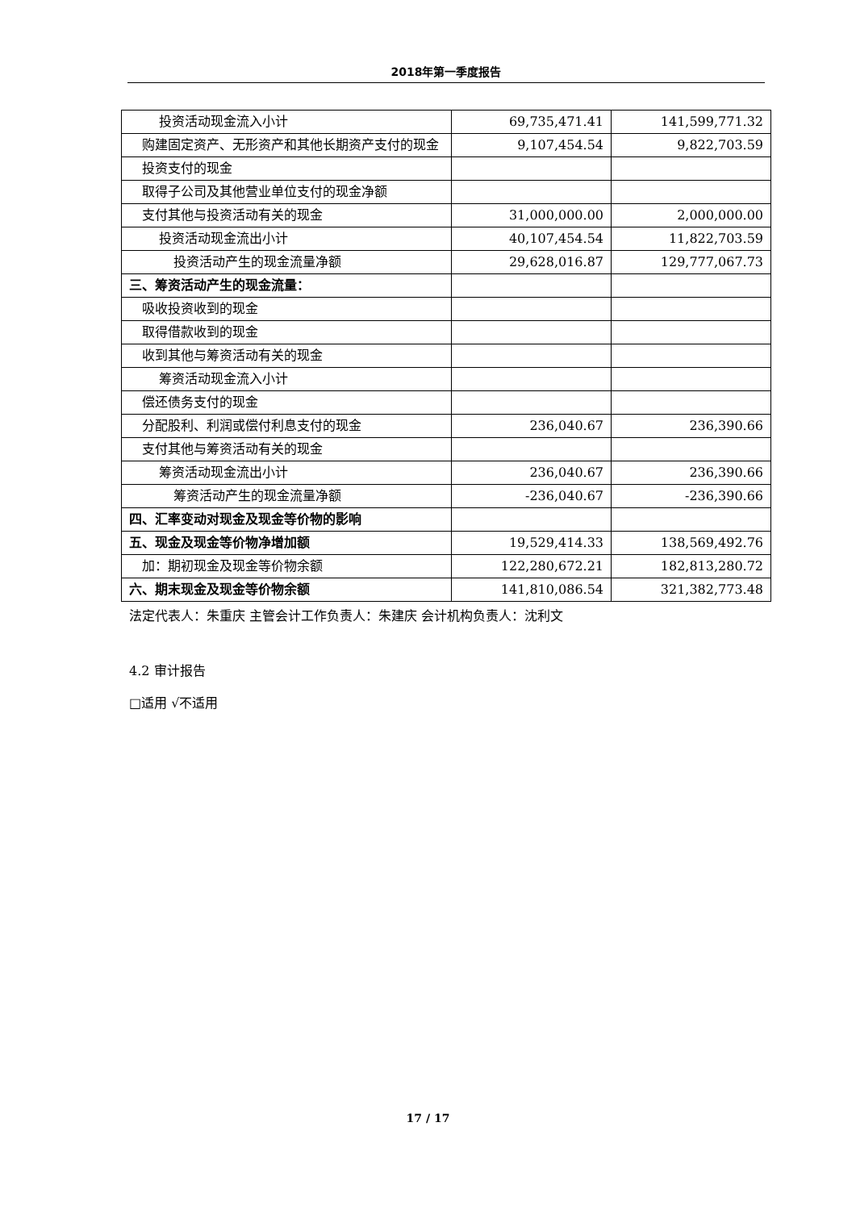2018年第一季度报告
| 投资活动现金流入小计 | 69,735,471.41 | 141,599,771.32 |
| 购建固定资产、无形资产和其他长期资产支付的现金 | 9,107,454.54 | 9,822,703.59 |
| 投资支付的现金 | | |
| 取得子公司及其他营业单位支付的现金净额 | | |
| 支付其他与投资活动有关的现金 | 31,000,000.00 | 2,000,000.00 |
| 投资活动现金流出小计 | 40,107,454.54 | 11,822,703.59 |
| 投资活动产生的现金流量净额 | 29,628,016.87 | 129,777,067.73 |
| 三、筹资活动产生的现金流量： | | |
| 吸收投资收到的现金 | | |
| 取得借款收到的现金 | | |
| 收到其他与筹资活动有关的现金 | | |
| 筹资活动现金流入小计 | | |
| 偿还债务支付的现金 | | |
| 分配股利、利润或偿付利息支付的现金 | 236,040.67 | 236,390.66 |
| 支付其他与筹资活动有关的现金 | | |
| 筹资活动现金流出小计 | 236,040.67 | 236,390.66 |
| 筹资活动产生的现金流量净额 | -236,040.67 | -236,390.66 |
| 四、汇率变动对现金及现金等价物的影响 | | |
| 五、现金及现金等价物净增加额 | 19,529,414.33 | 138,569,492.76 |
| 加：期初现金及现金等价物余额 | 122,280,672.21 | 182,813,280.72 |
| 六、期末现金及现金等价物余额 | 141,810,086.54 | 321,382,773.48 |
法定代表人：朱重庆 主管会计工作负责人：朱建庆 会计机构负责人：沈利文
4.2 审计报告
□适用 √不适用
17 / 17